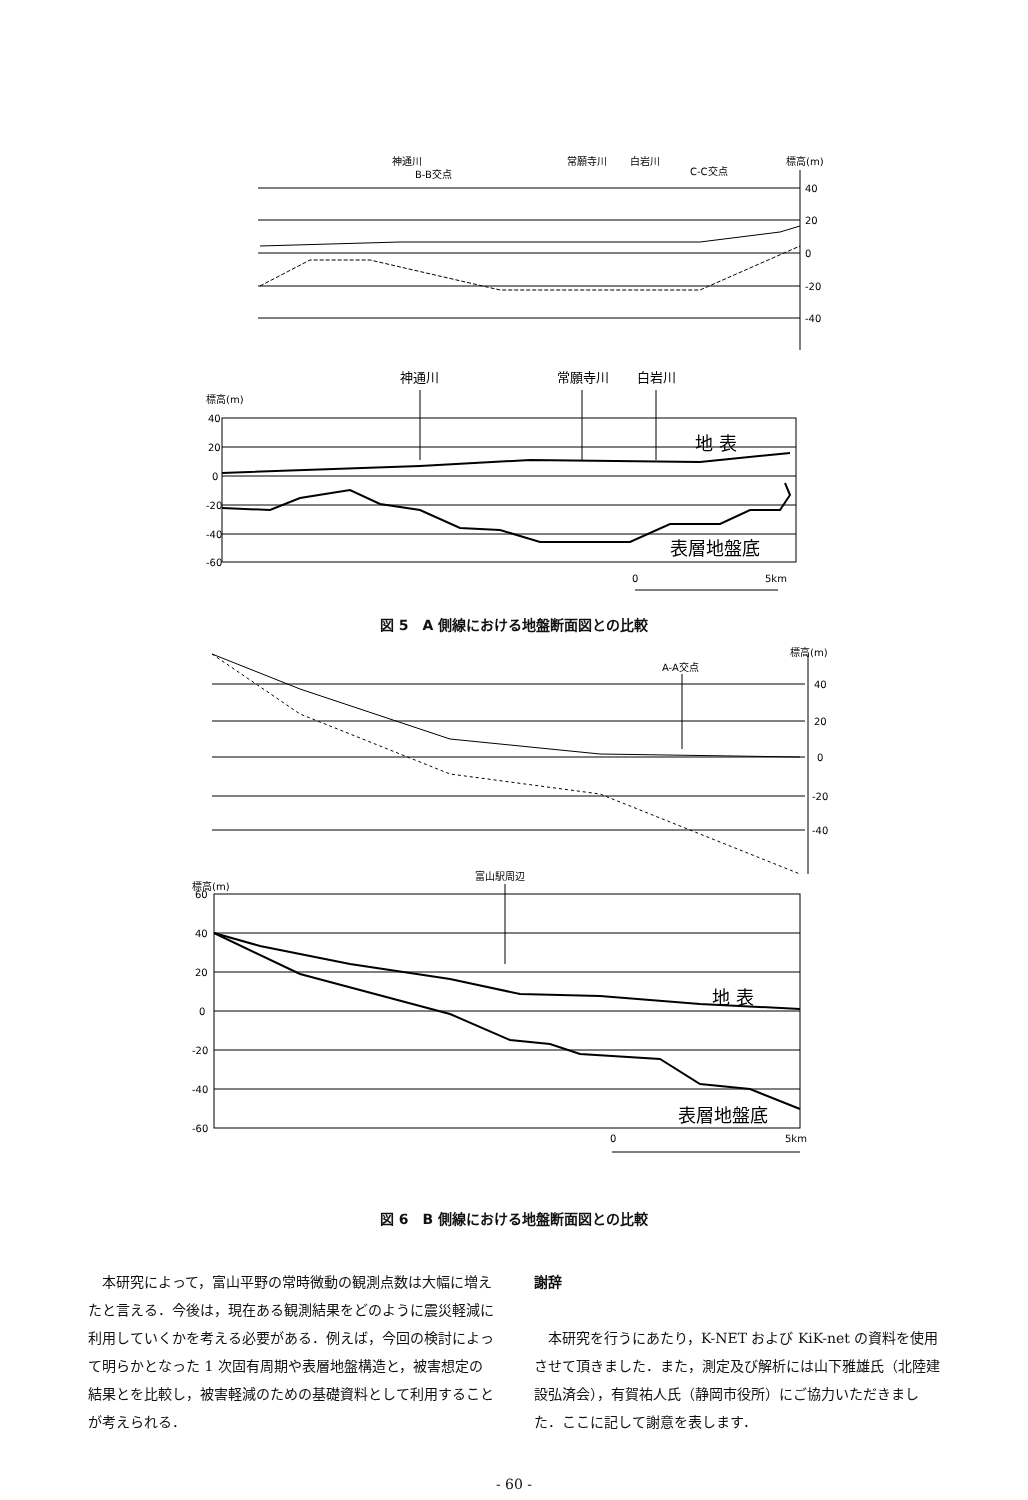神通川
B-B交点
常願寺川
白岩川
C-C交点
標高(m)
40
20
0
-20
-40
神通川
常願寺川
白岩川
標高(m)
40
20
0
-20
-40
-60
地 表
表層地盤底
0
5km
図 5　A 側線における地盤断面図との比較
標高(m)
A-A交点
40
20
0
-20
-40
標高(m)
富山駅周辺
60
40
20
0
-20
-40
-60
地 表
表層地盤底
0
5km
図 6　B 側線における地盤断面図との比較
　本研究によって，富山平野の常時微動の観測点数は大幅に増えたと言える．今後は，現在ある観測結果をどのように震災軽減に利用していくかを考える必要がある．例えば，今回の検討によって明らかとなった 1 次固有周期や表層地盤構造と，被害想定の結果とを比較し，被害軽減のための基礎資料として利用することが考えられる．
謝辞
　本研究を行うにあたり，K-NET および KiK-net の資料を使用させて頂きました．また，測定及び解析には山下雅雄氏（北陸建設弘済会），有賀祐人氏（静岡市役所）にご協力いただきました．ここに記して謝意を表します．
- 60 -